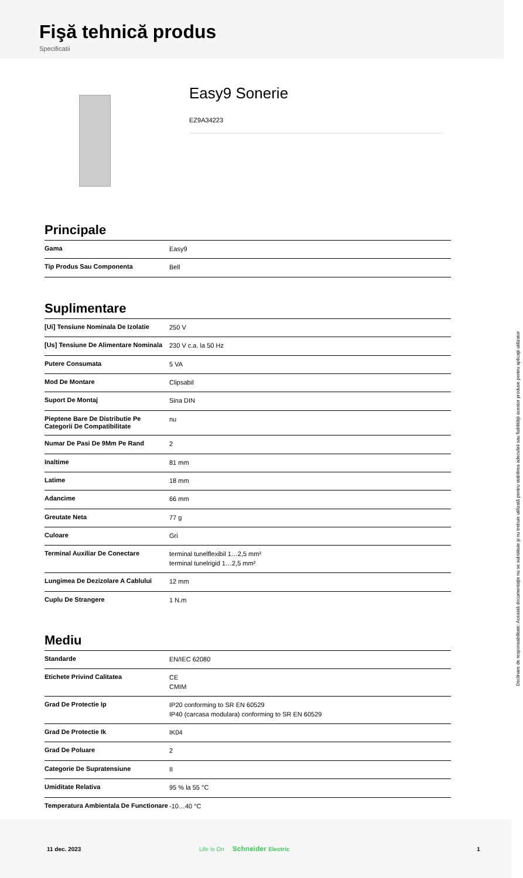Fişă tehnică produs
Specificatii
Easy9 Sonerie
EZ9A34223
Principale
| Gama | Easy9 |
| Tip Produs Sau Componenta | Bell |
Suplimentare
| [Ui] Tensiune Nominala De Izolatie | 250 V |
| [Us] Tensiune De Alimentare Nominala | 230 V c.a. la 50 Hz |
| Putere Consumata | 5 VA |
| Mod De Montare | Clipsabil |
| Suport De Montaj | Sina DIN |
| Pieptene Bare De Distributie Pe Categorii De Compatibilitate | nu |
| Numar De Pasi De 9Mm Pe Rand | 2 |
| Inaltime | 81 mm |
| Latime | 18 mm |
| Adancime | 66 mm |
| Greutate Neta | 77 g |
| Culoare | Gri |
| Terminal Auxiliar De Conectare | terminal tunelflexibil 1…2,5 mm² terminal tunelrigid 1…2,5 mm² |
| Lungimea De Dezizolare A Cablului | 12 mm |
| Cuplu De Strangere | 1 N.m |
Mediu
| Standarde | EN/IEC 62080 |
| Etichete Privind Calitatea | CE CMIM |
| Grad De Protectie Ip | IP20 conforming to SR EN 60529 IP40 (carcasa modulara) conforming to SR EN 60529 |
| Grad De Protectie Ik | IK04 |
| Grad De Poluare | 2 |
| Categorie De Supratensiune | II |
| Umiditate Relativa | 95 % la 55 °C |
| Temperatura Ambientala De Functionare | -10…40 °C |
Declinare de responsabilitate: Această documentaţie nu se substituie şi nu trebuie utilizată pentru stabilirea adecvării sau fiabilităţii acestor produse pentru aplicaţii utilizator
11 dec. 2023 Life Is On Schneider Electric 1